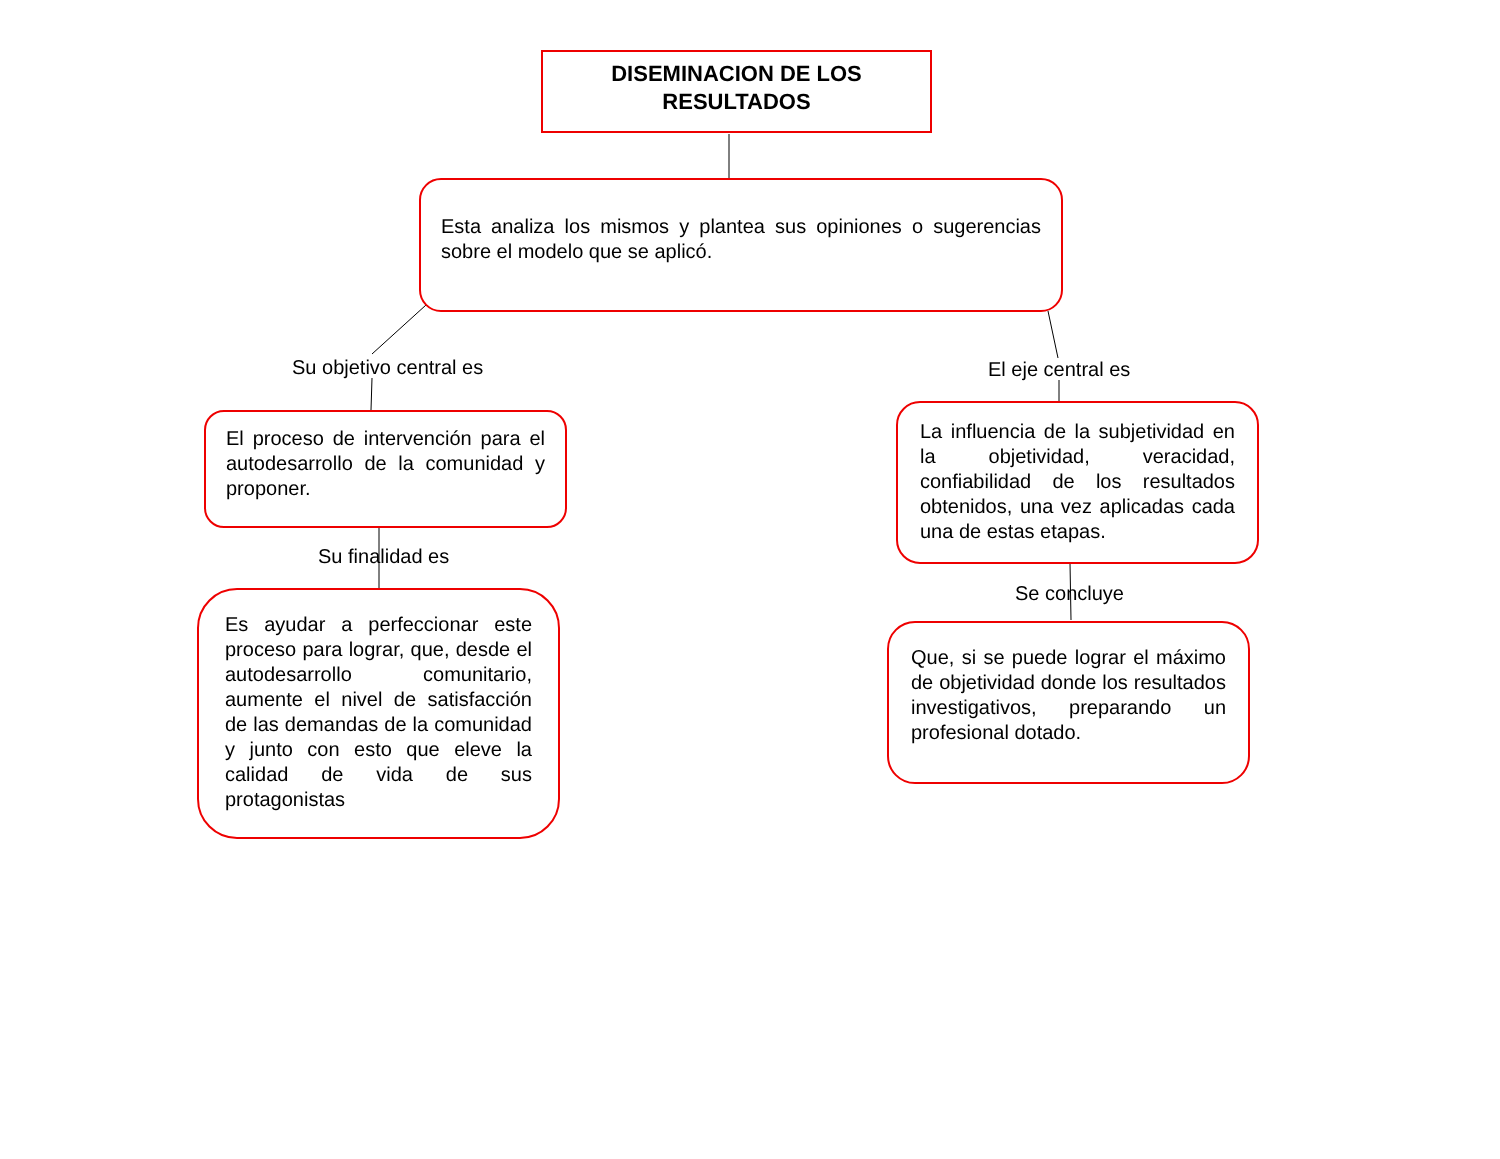DISEMINACION DE LOS
RESULTADOS
Esta analiza los mismos y plantea sus opiniones o sugerencias sobre el modelo que se aplicó.
Su objetivo central es El eje central es
El proceso de intervención para el autodesarrollo de la comunidad y proponer.
La influencia de la subjetividad en la objetividad, veracidad, confiabilidad de los resultados obtenidos, una vez aplicadas cada una de estas etapas.
Su finalidad es
Se concluye
Es ayudar a perfeccionar este proceso para lograr, que, desde el autodesarrollo comunitario, aumente el nivel de satisfacción de las demandas de la comunidad y junto con esto que eleve la calidad de vida de sus protagonistas
Que, si se puede lograr el máximo de objetividad donde los resultados investigativos, preparando un profesional dotado.